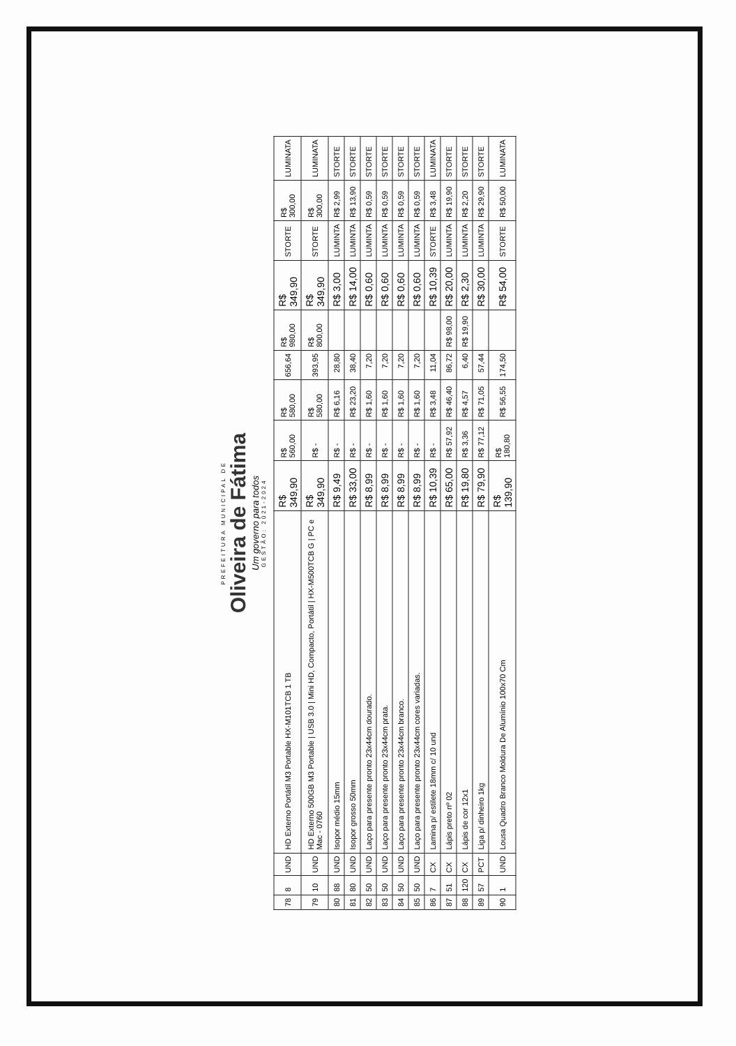PREFEITURA MUNICIPAL DE
Oliveira de Fátima
Um governo para todos
GESTÃO: 2021-2024
| 78 | 8 | UND | HD Externo Portátil M3 Portable HX-M101TCB 1 TB | R$ 349,90 | R$ 560,00 | R$ 580,00 | 656,64 | R$ 980,00 | R$ 349,90 | STORTE | R$ 300,00 | LUMINATA |
| 79 | 10 | UND | HD Externo 500GB M3 Portable / USB 3.0 / Mini HD, Compacto, Portátil / HX-M500TCB G / PC e Mac - 0760 | R$ 349,90 | R$ - | R$ 580,00 | 393,95 | R$ 800,00 | R$ 349,90 | STORTE | R$ 300,00 | LUMINATA |
| 80 | 88 | UND | Isopor médio 15mm | R$ 9,49 | R$ - | R$ 6,16 | 28,80 | | R$ 3,00 | LUMINTA | R$ 2,99 | STORTE |
| 81 | 80 | UND | Isopor grosso 50mm | R$ 33,00 | R$ - | R$ 23,20 | 38,40 | | R$ 14,00 | LUMINTA | R$ 13,90 | STORTE |
| 82 | 50 | UND | Laço para presente pronto 23x44cm dourado. | R$ 8,99 | R$ - | R$ 1,60 | 7,20 | | R$ 0,60 | LUMINTA | R$ 0,59 | STORTE |
| 83 | 50 | UND | Laço para presente pronto 23x44cm prata. | R$ 8,99 | R$ - | R$ 1,60 | 7,20 | | R$ 0,60 | LUMINTA | R$ 0,59 | STORTE |
| 84 | 50 | UND | Laço para presente pronto 23x44cm branco. | R$ 8,99 | R$ - | R$ 1,60 | 7,20 | | R$ 0,60 | LUMINTA | R$ 0,59 | STORTE |
| 85 | 50 | UND | Laço para presente pronto 23x44cm cores variadas. | R$ 8,99 | R$ - | R$ 1,60 | 7,20 | | R$ 0,60 | LUMINTA | R$ 0,59 | STORTE |
| 86 | 7 | CX | Lamina p/ estilete 18mm c/ 10 und | R$ 10,39 | R$ - | R$ 3,48 | 11,04 | | R$ 10,39 | STORTE | R$ 3,48 | LUMINATA |
| 87 | 51 | CX | Lápis preto nº 02 | R$ 65,00 | R$ 57,92 | R$ 46,40 | 86,72 | R$ 98,00 | R$ 20,00 | LUMINTA | R$ 19,90 | STORTE |
| 88 | 120 | CX | Lápis de cor 12x1 | R$ 19,80 | R$ 3,36 | R$ 4,57 | 6,40 | R$ 19,90 | R$ 2,30 | LUMINTA | R$ 2,20 | STORTE |
| 89 | 57 | PCT | Liga p/ dinheiro 1kg | R$ 79,90 | R$ 77,12 | R$ 71,05 | 57,44 | | R$ 30,00 | LUMINTA | R$ 29,90 | STORTE |
| 90 | 1 | UND | Lousa Quadro Branco Moldura De Alumínio 100x70 Cm | R$ 139,90 | R$ 180,80 | R$ 56,55 | 174,50 | | R$ 54,00 | STORTE | R$ 50,00 | LUMINATA |